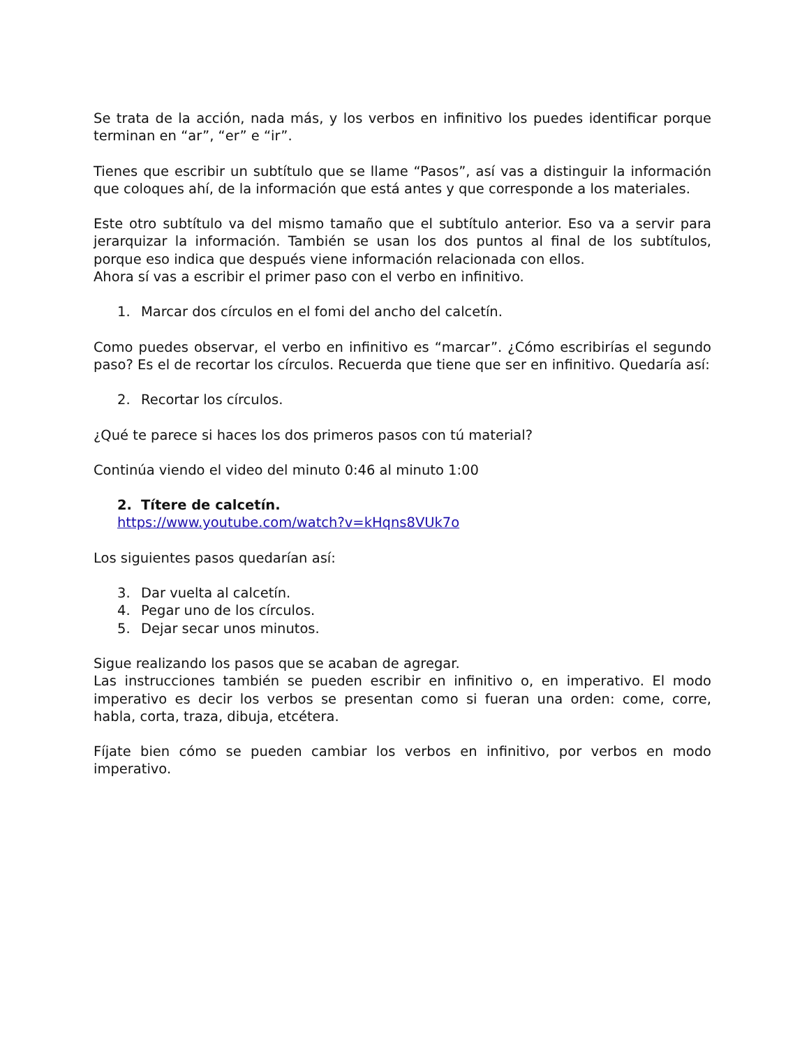Se trata de la acción, nada más, y los verbos en infinitivo los puedes identificar porque terminan en “ar”, “er” e “ir”.
Tienes que escribir un subtítulo que se llame “Pasos”, así vas a distinguir la información que coloques ahí, de la información que está antes y que corresponde a los materiales.
Este otro subtítulo va del mismo tamaño que el subtítulo anterior. Eso va a servir para jerarquizar la información. También se usan los dos puntos al final de los subtítulos, porque eso indica que después viene información relacionada con ellos.
Ahora sí vas a escribir el primer paso con el verbo en infinitivo.
1. Marcar dos círculos en el fomi del ancho del calcetín.
Como puedes observar, el verbo en infinitivo es “marcar”. ¿Cómo escribirías el segundo paso? Es el de recortar los círculos. Recuerda que tiene que ser en infinitivo. Quedaría así:
2. Recortar los círculos.
¿Qué te parece si haces los dos primeros pasos con tú material?
Continúa viendo el video del minuto 0:46 al minuto 1:00
2. Títere de calcetín.
https://www.youtube.com/watch?v=kHqns8VUk7o
Los siguientes pasos quedarían así:
3. Dar vuelta al calcetín.
4. Pegar uno de los círculos.
5. Dejar secar unos minutos.
Sigue realizando los pasos que se acaban de agregar.
Las instrucciones también se pueden escribir en infinitivo o, en imperativo. El modo imperativo es decir los verbos se presentan como si fueran una orden: come, corre, habla, corta, traza, dibuja, etcétera.
Fíjate bien cómo se pueden cambiar los verbos en infinitivo, por verbos en modo imperativo.